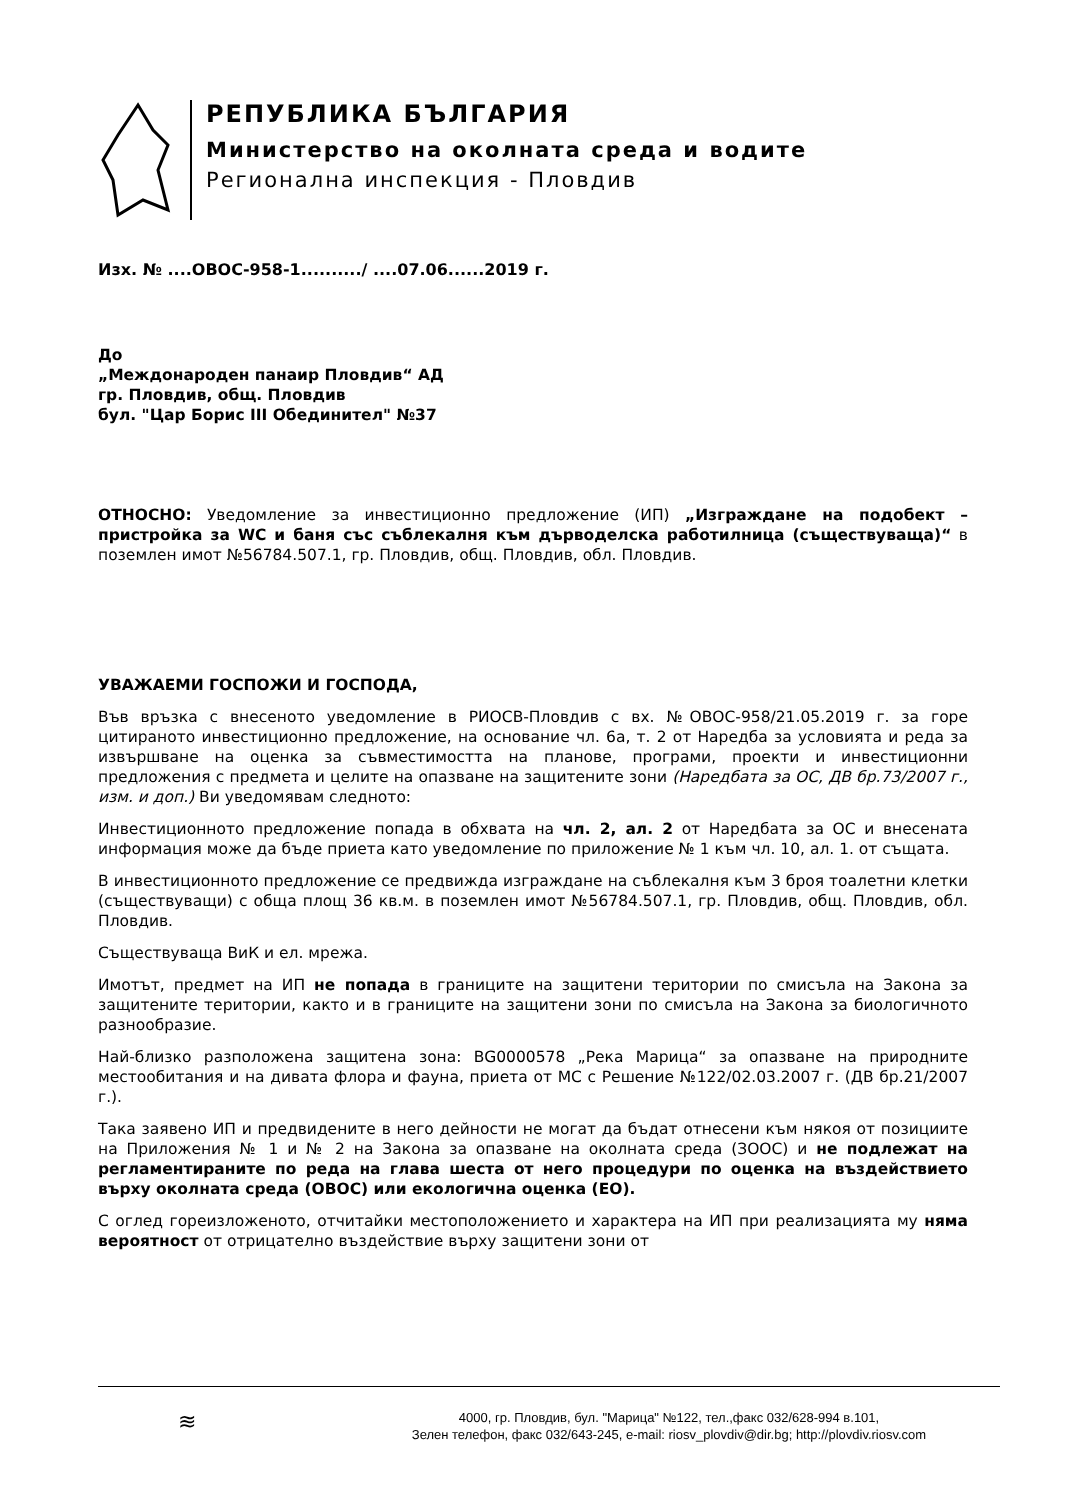РЕПУБЛИКА БЪЛГАРИЯ
Министерство на околната среда и водите
Регионална инспекция - Пловдив
Изх. № ....ОВОС-958-1........../ ....07.06......2019 г.
До
„Междонароден панаир Пловдив“ АД
гр. Пловдив, общ. Пловдив
бул. "Цар Борис III Обединител" №37
ОТНОСНО: Уведомление за инвестиционно предложение (ИП) „Изграждане на подобект – пристройка за WC и баня със съблекалня към дърводелска работилница (съществуваща)“ в поземлен имот №56784.507.1, гр. Пловдив, общ. Пловдив, обл. Пловдив.
УВАЖАЕМИ ГОСПОЖИ И ГОСПОДА,
Във връзка с внесеното уведомление в РИОСВ-Пловдив с вх. №ОВОС-958/21.05.2019 г. за горе цитираното инвестиционно предложение, на основание чл. 6а, т. 2 от Наредба за условията и реда за извършване на оценка за съвместимостта на планове, програми, проекти и инвестиционни предложения с предмета и целите на опазване на защитените зони (Наредбата за ОС, ДВ бр.73/2007 г., изм. и доп.) Ви уведомявам следното:
Инвестиционното предложение попада в обхвата на чл. 2, ал. 2 от Наредбата за ОС и внесената информация може да бъде приета като уведомление по приложение № 1 към чл. 10, ал. 1. от същата.
В инвестиционното предложение се предвижда изграждане на съблекалня към 3 броя тоалетни клетки (съществуващи) с обща площ 36 кв.м. в поземлен имот №56784.507.1, гр. Пловдив, общ. Пловдив, обл. Пловдив.
Съществуваща ВиК и ел. мрежа.
Имотът, предмет на ИП не попада в границите на защитени територии по смисъла на Закона за защитените територии, както и в границите на защитени зони по смисъла на Закона за биологичното разнообразие.
Най-близко разположена защитена зона: BG0000578 „Река Марица“ за опазване на природните местообитания и на дивата флора и фауна, приета от МС с Решение №122/02.03.2007 г. (ДВ бр.21/2007 г.).
Така заявено ИП и предвидените в него дейности не могат да бъдат отнесени към някоя от позициите на Приложения № 1 и № 2 на Закона за опазване на околната среда (ЗООС) и не подлежат на регламентираните по реда на глава шеста от него процедури по оценка на въздействието върху околната среда (ОВОС) или екологична оценка (ЕО).
С оглед гореизложеното, отчитайки местоположението и характера на ИП при реализацията му няма вероятност от отрицателно въздействие върху защитени зони от
≋
4000, гр. Пловдив, бул. "Марица" №122, тел.,факс 032/628-994 в.101,
Зелен телефон, факс 032/643-245, e-mail: riosv_plovdiv@dir.bg; http://plovdiv.riosv.com